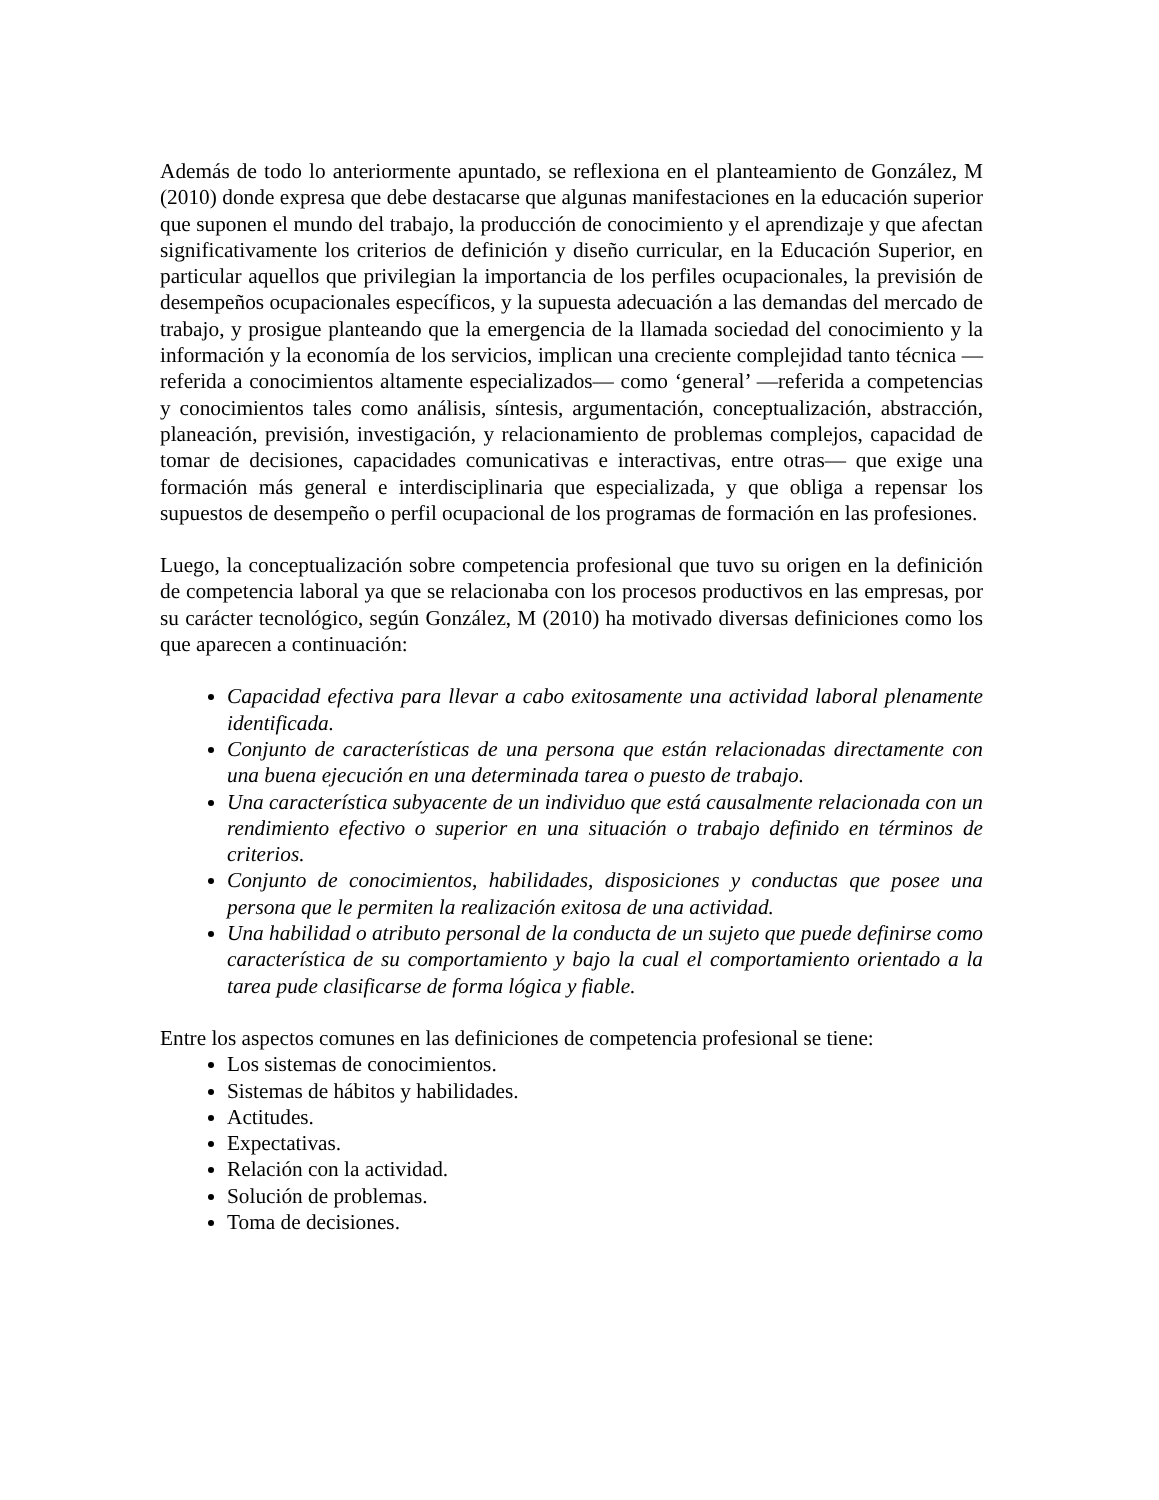Además de todo lo anteriormente apuntado, se reflexiona en el planteamiento de González, M (2010) donde expresa que debe destacarse que algunas manifestaciones en la educación superior que suponen el mundo del trabajo, la producción de conocimiento y el aprendizaje y que afectan significativamente los criterios de definición y diseño curricular, en la Educación Superior, en particular aquellos que privilegian la importancia de los perfiles ocupacionales, la previsión de desempeños ocupacionales específicos, y la supuesta adecuación a las demandas del mercado de trabajo, y prosigue planteando que la emergencia de la llamada sociedad del conocimiento y la información y la economía de los servicios, implican una creciente complejidad tanto técnica —referida a conocimientos altamente especializados— como ‘general’ —referida a competencias y conocimientos tales como análisis, síntesis, argumentación, conceptualización, abstracción, planeación, previsión, investigación, y relacionamiento de problemas complejos, capacidad de tomar de decisiones, capacidades comunicativas e interactivas, entre otras— que exige una formación más general e interdisciplinaria que especializada, y que obliga a repensar los supuestos de desempeño o perfil ocupacional de los programas de formación en las profesiones.
Luego, la conceptualización sobre competencia profesional que tuvo su origen en la definición de competencia laboral ya que se relacionaba con los procesos productivos en las empresas, por su carácter tecnológico, según González, M (2010) ha motivado diversas definiciones como los que aparecen a continuación:
Capacidad efectiva para llevar a cabo exitosamente una actividad laboral plenamente identificada.
Conjunto de características de una persona que están relacionadas directamente con una buena ejecución en una determinada tarea o puesto de trabajo.
Una característica subyacente de un individuo que está causalmente relacionada con un rendimiento efectivo o superior en una situación o trabajo definido en términos de criterios.
Conjunto de conocimientos, habilidades, disposiciones y conductas que posee una persona que le permiten la realización exitosa de una actividad.
Una habilidad o atributo personal de la conducta de un sujeto que puede definirse como característica de su comportamiento y bajo la cual el comportamiento orientado a la tarea pude clasificarse de forma lógica y fiable.
Entre los aspectos comunes en las definiciones de competencia profesional se tiene:
Los sistemas de conocimientos.
Sistemas de hábitos y habilidades.
Actitudes.
Expectativas.
Relación con la actividad.
Solución de problemas.
Toma de decisiones.